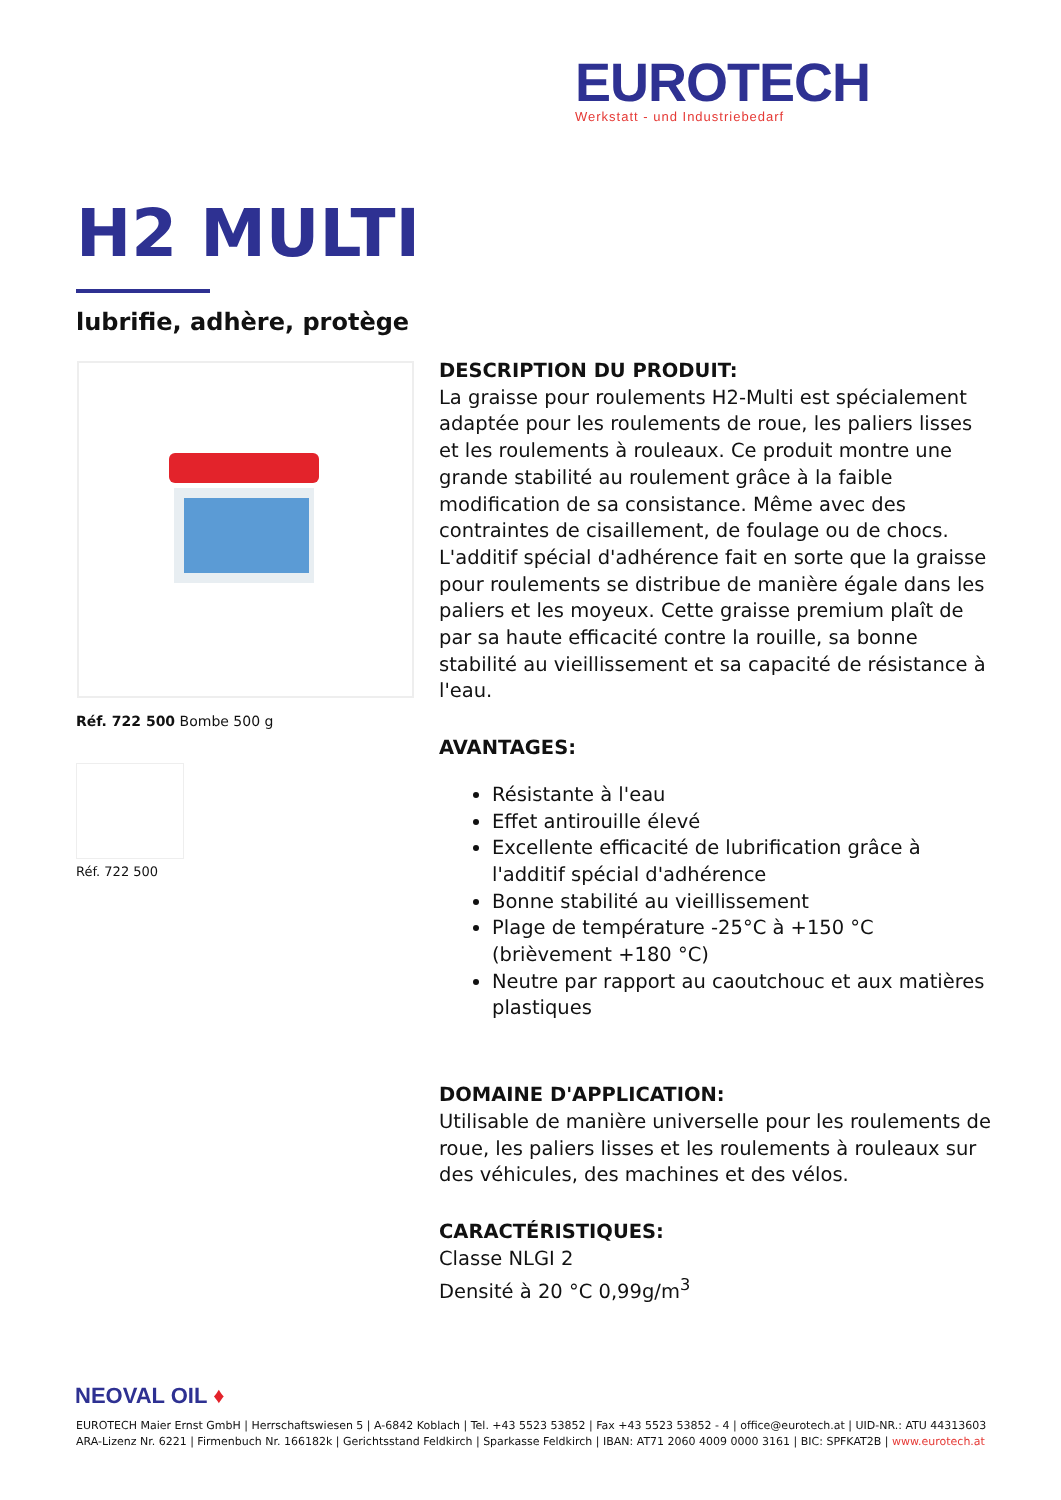EUROTECH
Werkstatt - und Industriebedarf
H2 MULTI
lubrifie, adhère, protège
Réf. 722 500 Bombe 500 g
Réf. 722 500
DESCRIPTION DU PRODUIT:
La graisse pour roulements H2-Multi est spécialement adaptée pour les roulements de roue, les paliers lisses et les roulements à rouleaux. Ce produit montre une grande stabilité au roulement grâce à la faible modification de sa consistance. Même avec des contraintes de cisaillement, de foulage ou de chocs. L'additif spécial d'adhérence fait en sorte que la graisse pour roulements se distribue de manière égale dans les paliers et les moyeux. Cette graisse premium plaît de par sa haute efficacité contre la rouille, sa bonne stabilité au vieillissement et sa capacité de résistance à l'eau.
AVANTAGES:
Résistante à l'eau
Effet antirouille élevé
Excellente efficacité de lubrification grâce à l'additif spécial d'adhérence
Bonne stabilité au vieillissement
Plage de température -25°C à +150 °C (brièvement +180 °C)
Neutre par rapport au caoutchouc et aux matières plastiques
DOMAINE D'APPLICATION:
Utilisable de manière universelle pour les roulements de roue, les paliers lisses et les roulements à rouleaux sur des véhicules, des machines et des vélos.
CARACTÉRISTIQUES:
Classe NLGI 2
Densité à 20 °C 0,99g/m<sup>3</sup>
NEOVAL OIL ♦
EUROTECH Maier Ernst GmbH | Herrschaftswiesen 5 | A-6842 Koblach | Tel. +43 5523 53852 | Fax +43 5523 53852 - 4 | office@eurotech.at | UID-NR.: ATU 44313603
ARA-Lizenz Nr. 6221 | Firmenbuch Nr. 166182k | Gerichtsstand Feldkirch | Sparkasse Feldkirch | IBAN: AT71 2060 4009 0000 3161 | BIC: SPFKAT2B | www.eurotech.at